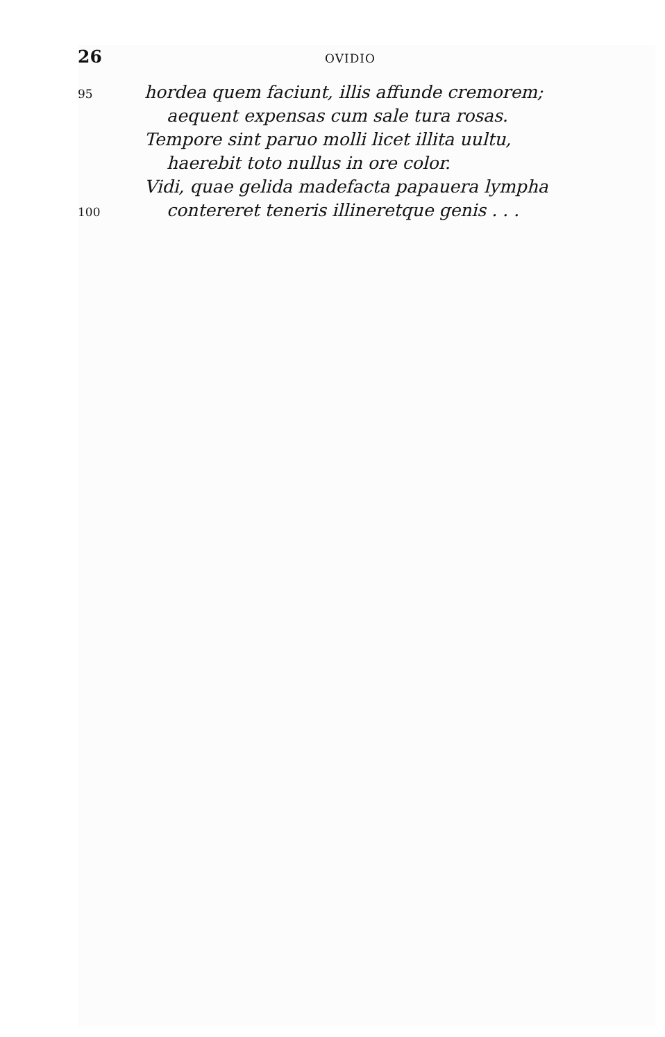26 OVIDIO
95 hordea quem faciunt, illis affunde cremorem;
aequent expensas cum sale tura rosas.
Tempore sint paruo molli licet illita uultu,
haerebit toto nullus in ore color.
Vidi, quae gelida madefacta papauera lympha
100 contereret teneris illineretque genis . . .